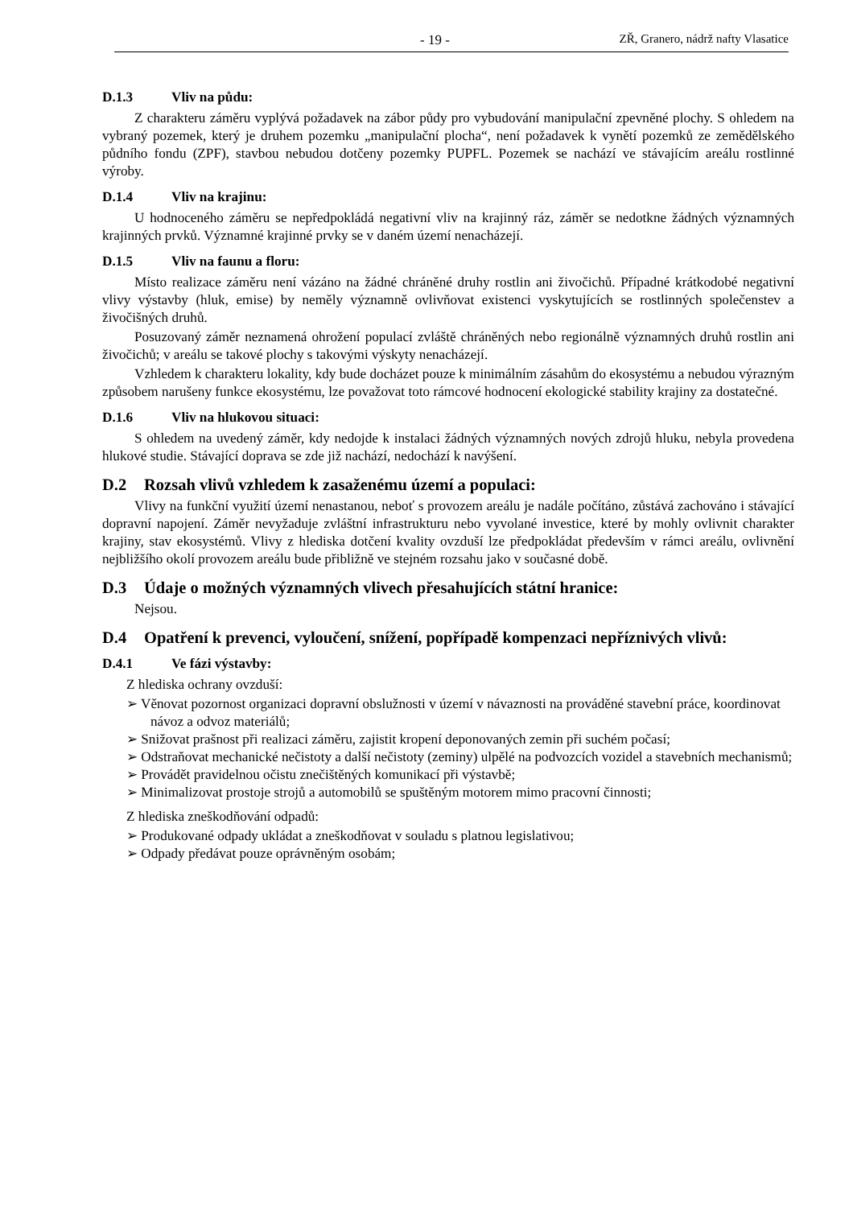- 19 - ZŘ, Granero, nádrž nafty Vlasatice
D.1.3 Vliv na půdu:
Z charakteru záměru vyplývá požadavek na zábor půdy pro vybudování manipulační zpevněné plochy. S ohledem na vybraný pozemek, který je druhem pozemku „manipulační plocha“, není požadavek k vynětí pozemků ze zemědělského půdního fondu (ZPF), stavbou nebudou dotčeny pozemky PUPFL. Pozemek se nachází ve stávajícím areálu rostlinné výroby.
D.1.4 Vliv na krajinu:
U hodnoceného záměru se nepředpokládá negativní vliv na krajinný ráz, záměr se nedotkne žádných významných krajinných prvků. Významné krajinné prvky se v daném území nenacházejí.
D.1.5 Vliv na faunu a floru:
Místo realizace záměru není vázáno na žádné chráněné druhy rostlin ani živočichů. Případné krátkodobé negativní vlivy výstavby (hluk, emise) by neměly významně ovlivňovat existenci vyskytujících se rostlinných společenstev a živočišných druhů.
Posuzovaný záměr neznamená ohrožení populací zvláště chráněných nebo regionálně významných druhů rostlin ani živočichů; v areálu se takové plochy s takovými výskyty nenacházejí.
Vzhledem k charakteru lokality, kdy bude docházet pouze k minimálním zásahům do ekosystému a nebudou výrazným způsobem narušeny funkce ekosystému, lze považovat toto rámcové hodnocení ekologické stability krajiny za dostatečné.
D.1.6 Vliv na hlukovou situaci:
S ohledem na uvedený záměr, kdy nedojde k instalaci žádných významných nových zdrojů hluku, nebyla provedena hlukové studie. Stávající doprava se zde již nachází, nedochází k navýšení.
D.2 Rozsah vlivů vzhledem k zasaženému území a populaci:
Vlivy na funkční využití území nenastanou, neboť s provozem areálu je nadále počítáno, zůstává zachováno i stávající dopravní napojení. Záměr nevyžaduje zvláštní infrastrukturu nebo vyvolané investice, které by mohly ovlivnit charakter krajiny, stav ekosystémů. Vlivy z hlediska dotčení kvality ovzduší lze předpokládat především v rámci areálu, ovlivnění nejbližšího okolí provozem areálu bude přibližně ve stejném rozsahu jako v současné době.
D.3 Údaje o možných významných vlivech přesahujících státní hranice:
Nejsou.
D.4 Opatření k prevenci, vyloučení, snížení, popřípadě kompenzaci nepříznivých vlivů:
D.4.1 Ve fázi výstavby:
Z hlediska ochrany ovzduší:
➢ Věnovat pozornost organizaci dopravní obslužnosti v území v návaznosti na prováděné stavební práce, koordinovat návoz a odvoz materiálů;
➢ Snižovat prašnost při realizaci záměru, zajistit kropení deponovaných zemin při suchém počasí;
➢ Odstraňovat mechanické nečistoty a další nečistoty (zeminy) ulpělé na podvozcích vozidel a stavebních mechanismů;
➢ Provádět pravidelnou očistu znečištěných komunikací při výstavbě;
➢ Minimalizovat prostoje strojů a automobilů se spuštěným motorem mimo pracovní činnosti;
Z hlediska zneškodňování odpadů:
➢ Produkované odpady ukládat a zneškodňovat v souladu s platnou legislativou;
➢ Odpady předávat pouze oprávněným osobám;